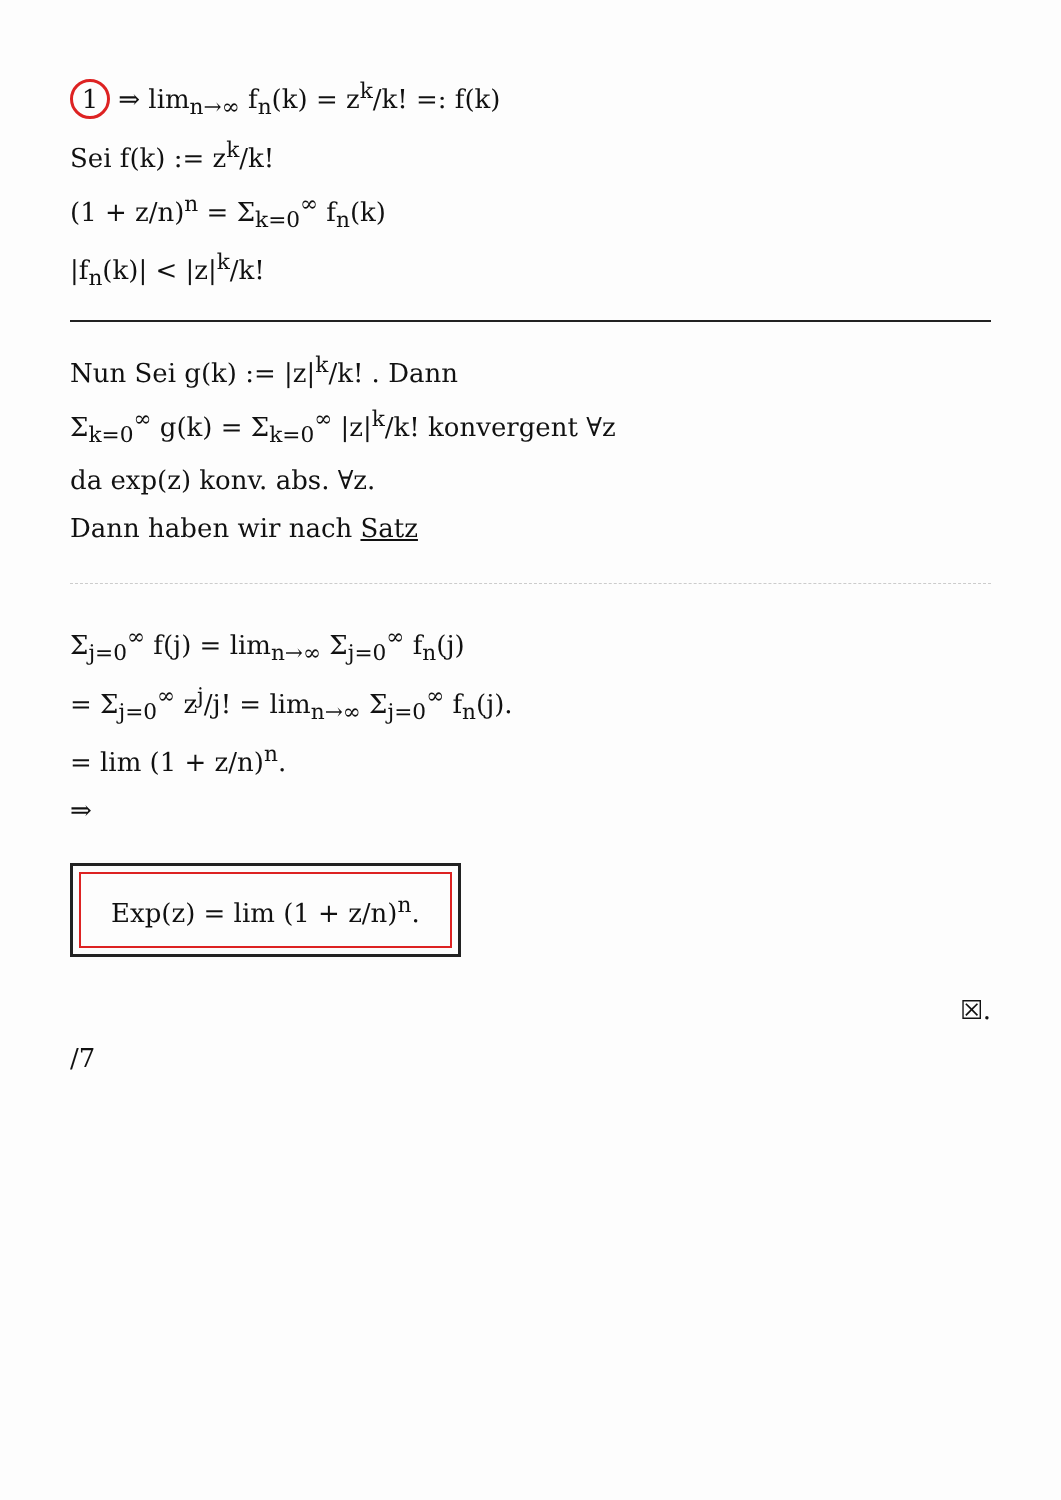1 ⇒ lim<sub>n→∞</sub> f<sub>n</sub>(k) = z<sup>k</sup>/k! =: f(k)
Sei f(k) := z<sup>k</sup>/k!
(1 + z/n)<sup>n</sup> = Σ<sub>k=0</sub><sup>∞</sup> f<sub>n</sub>(k)
|f<sub>n</sub>(k)| < |z|<sup>k</sup>/k!
Nun Sei g(k) := |z|<sup>k</sup>/k! . Dann
Σ<sub>k=0</sub><sup>∞</sup> g(k) = Σ<sub>k=0</sub><sup>∞</sup> |z|<sup>k</sup>/k! konvergent ∀z
da exp(z) konv. abs. ∀z.
Dann haben wir nach Satz
Σ<sub>j=0</sub><sup>∞</sup> f(j) = lim<sub>n→∞</sub> Σ<sub>j=0</sub><sup>∞</sup> f<sub>n</sub>(j)
= Σ<sub>j=0</sub><sup>∞</sup> z<sup>j</sup>/j! = lim<sub>n→∞</sub> Σ<sub>j=0</sub><sup>∞</sup> f<sub>n</sub>(j).
= lim (1 + z/n)<sup>n</sup>.
⇒
Exp(z) = lim (1 + z/n)<sup>n</sup>.
☒.
/7